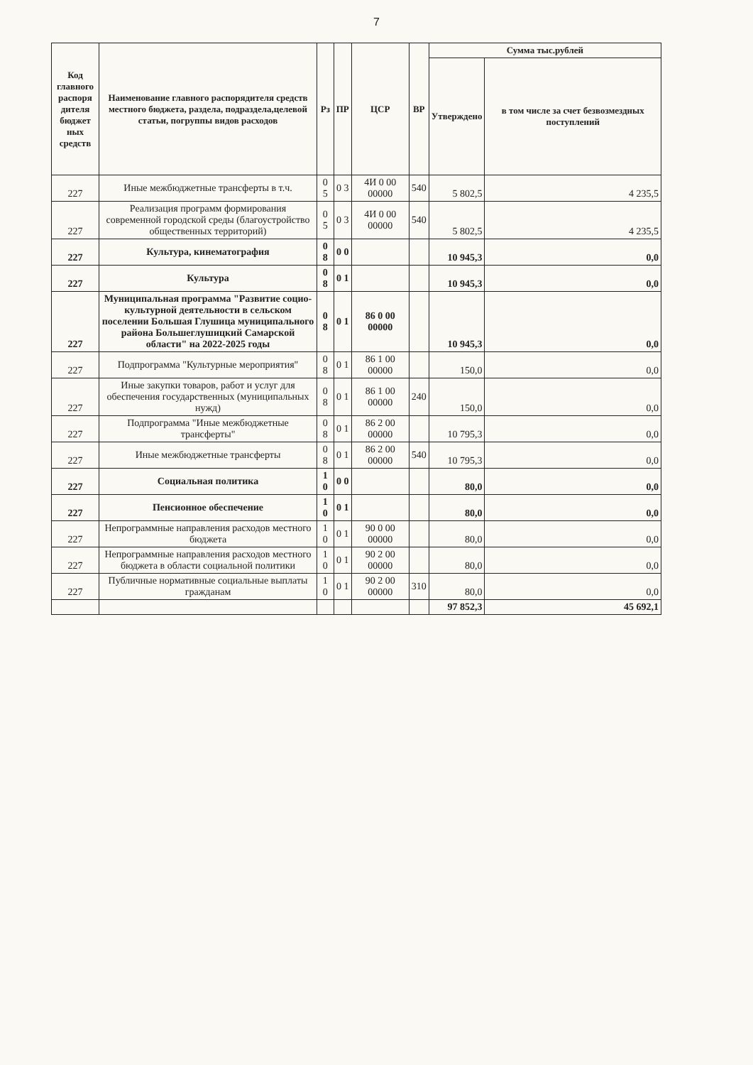7
| Код главного распоря дителя бюджет ных средств | Наименование главного распорядителя средств местного бюджета, раздела, подраздела,целевой статьи, погруппы видов расходов | Рз | ПР | ЦСР | ВР | Сумма тыс.рублей | |
| --- | --- | --- | --- | --- | --- | --- | --- |
| | | | | | | Утверждено | в том числе за счет безвозмездных поступлений |
| 227 | Иные межбюджетные трансферты в т.ч. | 0 5 | 0 3 | 4И 0 00 00000 | 540 | 5 802,5 | 4 235,5 |
| 227 | Реализация программ формирования современной городской среды (благоустройство общественных территорий) | 0 5 | 0 3 | 4И 0 00 00000 | 540 | 5 802,5 | 4 235,5 |
| 227 | Культура, кинематография | 0 8 | 0 0 | | | 10 945,3 | 0,0 |
| 227 | Культура | 0 8 | 0 1 | | | 10 945,3 | 0,0 |
| 227 | Муниципальная программа "Развитие социо-культурной деятельности в сельском поселении Большая Глушица муниципального района Большеглушицкий Самарской области" на 2022-2025 годы | 0 8 | 0 1 | 86 0 00 00000 | | 10 945,3 | 0,0 |
| 227 | Подпрограмма "Культурные мероприятия" | 0 8 | 0 1 | 86 1 00 00000 | | 150,0 | 0,0 |
| 227 | Иные закупки товаров, работ и услуг для обеспечения государственных (муниципальных нужд) | 0 8 | 0 1 | 86 1 00 00000 | 240 | 150,0 | 0,0 |
| 227 | Подпрограмма "Иные межбюджетные трансферты" | 0 8 | 0 1 | 86 2 00 00000 | | 10 795,3 | 0,0 |
| 227 | Иные межбюджетные трансферты | 0 8 | 0 1 | 86 2 00 00000 | 540 | 10 795,3 | 0,0 |
| 227 | Социальная политика | 1 0 | 0 0 | | | 80,0 | 0,0 |
| 227 | Пенсионное обеспечение | 1 0 | 0 1 | | | 80,0 | 0,0 |
| 227 | Непрограммные направления расходов местного бюджета | 1 0 | 0 1 | 90 0 00 00000 | | 80,0 | 0,0 |
| 227 | Непрограммные направления расходов местного бюджета в области социальной политики | 1 0 | 0 1 | 90 2 00 00000 | | 80,0 | 0,0 |
| 227 | Публичные нормативные социальные выплаты гражданам | 1 0 | 0 1 | 90 2 00 00000 | 310 | 80,0 | 0,0 |
| | | | | | | 97 852,3 | 45 692,1 |